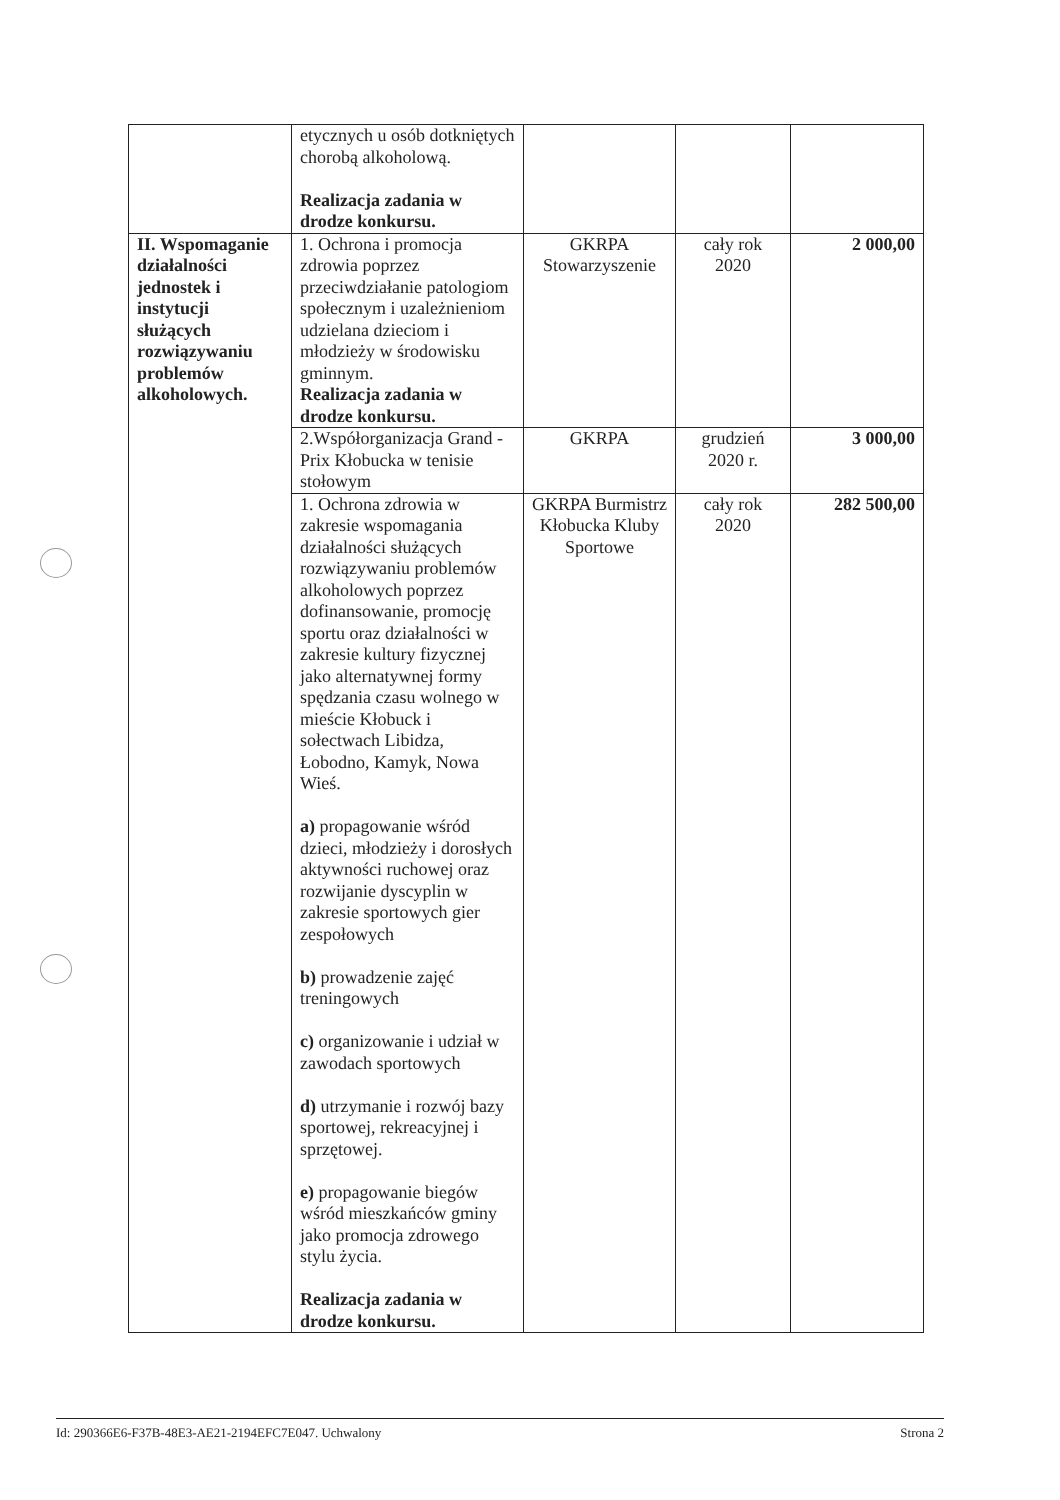| | etycznych u osób dotkniętych chorobą alkoholową. Realizacja zadania w drodze konkursu. | | | |
| II. Wspomaganie działalności jednostek i instytucji służących rozwiązywaniu problemów alkoholowych. | 1. Ochrona i promocja zdrowia poprzez przeciwdziałanie patologiom społecznym i uzależnieniom udzielana dzieciom i młodzieży w środowisku gminnym. Realizacja zadania w drodze konkursu. | GKRPA Stowarzyszenie | cały rok 2020 | 2 000,00 |
| | 2.Współorganizacja Grand - Prix Kłobucka w tenisie stołowym | GKRPA | grudzień 2020 r. | 3 000,00 |
| | 1. Ochrona zdrowia w zakresie wspomagania działalności służących rozwiązywaniu problemów alkoholowych poprzez dofinansowanie, promocję sportu oraz działalności w zakresie kultury fizycznej jako alternatywnej formy spędzania czasu wolnego w mieście Kłobuck i sołectwach Libidza, Łobodno, Kamyk, Nowa Wieś. a) propagowanie wśród dzieci, młodzieży i dorosłych aktywności ruchowej oraz rozwijanie dyscyplin w zakresie sportowych gier zespołowych b) prowadzenie zajęć treningowych c) organizowanie i udział w zawodach sportowych d) utrzymanie i rozwój bazy sportowej, rekreacyjnej i sprzętowej. e) propagowanie biegów wśród mieszkańców gminy jako promocja zdrowego stylu życia. Realizacja zadania w drodze konkursu. | GKRPA Burmistrz Kłobucka Kluby Sportowe | cały rok 2020 | 282 500,00 |
Id: 290366E6-F37B-48E3-AE21-2194EFC7E047. Uchwalony Strona 2